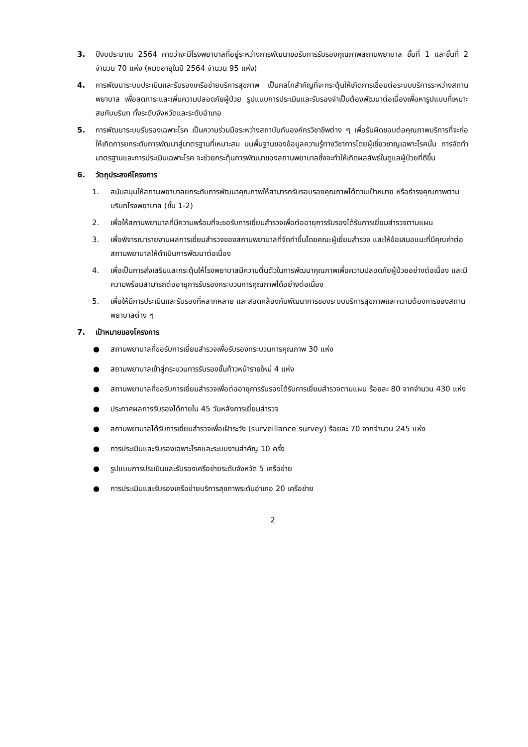3. ปีงบประมาณ 2564 คาดว่าจะมีโรงพยาบาลที่อยู่ระหว่างการพัฒนาขอรับการรับรองคุณภาพสถานพยาบาล ขั้นที่ 1 และขั้นที่ 2 จำนวน 70 แห่ง (หมดอายุในปี 2564 จำนวน 95 แห่ง)
4. การพัฒนาระบบประเมินและรับรองเครือข่ายบริการสุขภาพ เป็นกลไกสำคัญที่จะกระตุ้นให้เกิดการเชื่อมต่อระบบบริการระหว่างสถานพยาบาล เพื่อลดภาระและเพิ่มความปลอดภัยผู้ป่วย รูปแบบการประเมินและรับรองจำเป็นต้องพัฒนาต่อเนื่องเพื่อหารูปแบบที่เหมาะสมกับบริบท ทั้งระดับจังหวัดและระดับอำเภอ
5. การพัฒนาระบบรับรองเฉพาะโรค เป็นความร่วมมือระหว่างสถาบันกับองค์กรวิชาชีพต่าง ๆ เพื่อรับผิดชอบต่อคุณภาพบริการที่จะก่อให้เกิดการยกระดับการพัฒนาสู่มาตรฐานที่เหมาะสม บนพื้นฐานของข้อมูลความรู้ทางวิชาการโดยผู้เชี่ยวชาญเฉพาะโรคนั้น การจัดทำมาตรฐานและการประเมินเฉพาะโรค จะช่วยกระตุ้นการพัฒนาของสถานพยาบาลซึ่งจะทำให้เกิดผลลัพธ์ในดูแลผู้ป่วยที่ดีขึ้น
6. วัตถุประสงค์โครงการ
1. สนับสนุนให้สถานพยาบาลยกระดับการพัฒนาคุณภาพให้สามารถรับรอบรองคุณภาพได้ตามเป้าหมาย หรือธำรงคุณภาพตามบริบทโรงพยาบาล (ขั้น 1-2)
2. เพื่อให้สถานพยาบาลที่มีความพร้อมที่จะขอรับการเยี่ยมสำรวจเพื่อต่ออายุการรับรองได้รับการเยี่ยมสำรวจตามแผน
3. เพื่อพิจารณารายงานผลการเยี่ยมสำรวจของสถานพยาบาลที่จัดทำขึ้นโดยคณะผู้เยี่ยมสำรวจ และให้ข้อเสนอแนะที่มีคุณค่าต่อสถานพยาบาลให้ดำเนินการพัฒนาต่อเนื่อง
4. เพื่อเป็นการส่งเสริมและกระตุ้นให้โรงพยาบาลมีความตื่นตัวในการพัฒนาคุณภาพเพื่อความปลอดภัยผู้ป่วยอย่างต่อเนื่อง และมีความพร้อมสามารถต่ออายุการรับรองกระบวนการคุณภาพได้อย่างต่อเนื่อง
5. เพื่อให้มีการประเมินและรับรองที่หลากหลาย และสอดคล้องกับพัฒนาการของระบบบริการสุขภาพและความต้องการของสถานพยาบาลต่าง ๆ
7. เป้าหมายของโครงการ
● สถานพยาบาลที่ขอรับการเยี่ยมสำรวจเพื่อรับรองกระบวนการคุณภาพ 30 แห่ง
● สถานพยาบาลเข้าสู่กระบวนการรับรองขั้นก้าวหน้ารายใหม่ 4 แห่ง
● สถานพยาบาลที่ขอรับการเยี่ยมสำรวจเพื่อต่ออายุการรับรองได้รับการเยี่ยมสำรวจตามแผน ร้อยละ 80 จากจำนวน 430 แห่ง
● ประกาศผลการรับรองได้ภายใน 45 วันหลังการเยี่ยมสำรวจ
● สถานพยาบาลได้รับการเยี่ยมสำรวจเพื่อเฝ้าระวัง (surveillance survey) ร้อยละ 70 จากจำนวน 245 แห่ง
● การประเมินและรับรองเฉพาะโรคและระบบงานสำคัญ 10 ครั้ง
● รูปแบบการประเมินและรับรองเครือข่ายระดับจังหวัด 5 เครือข่าย
● การประเมินและรับรองเครือข่ายบริการสุขภาพระดับอำเภอ 20 เครือข่าย
2